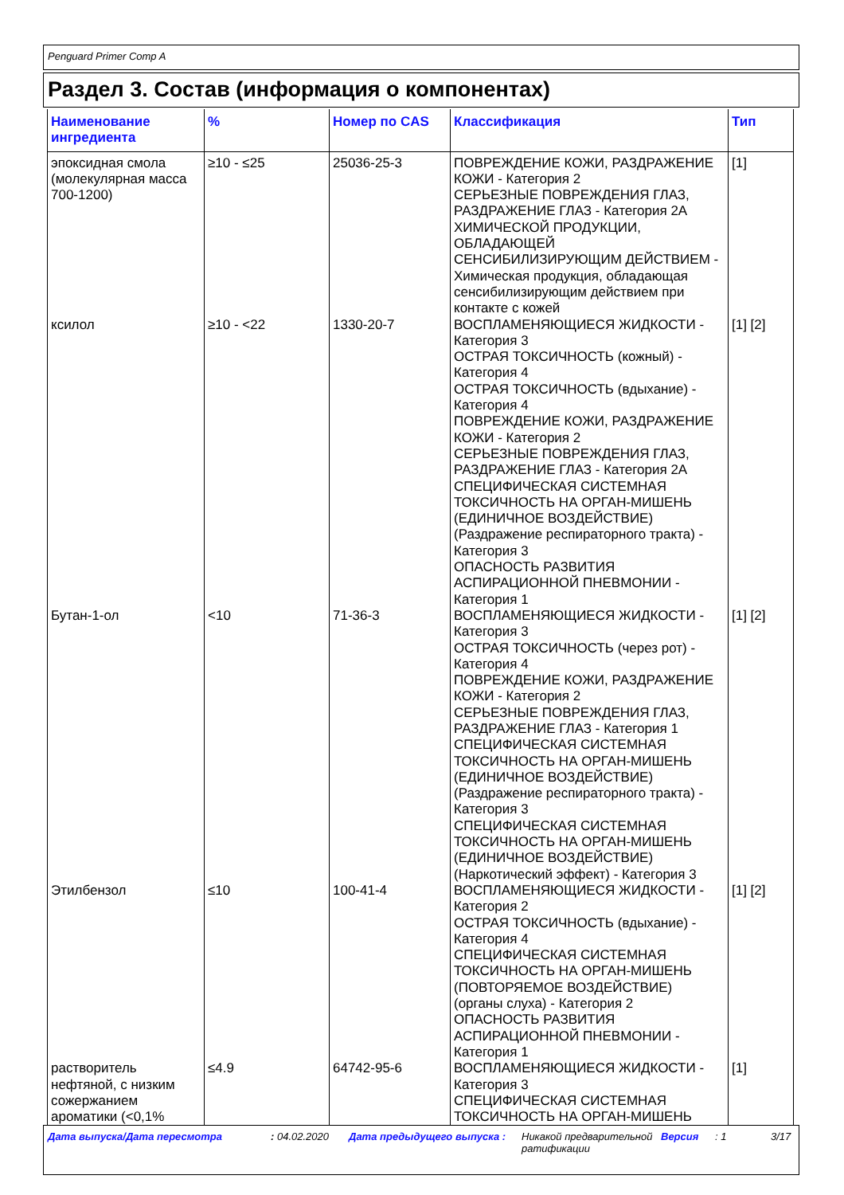Penguard Primer Comp A
Раздел 3. Состав (информация о компонентах)
| Наименование ингредиента | % | Номер по CAS | Классификация | Тип |
| --- | --- | --- | --- | --- |
| эпоксидная смола (молекулярная масса 700-1200) | ≥10 - ≤25 | 25036-25-3 | ПОВРЕЖДЕНИЕ КОЖИ, РАЗДРАЖЕНИЕ КОЖИ - Категория 2 СЕРЬЕЗНЫЕ ПОВРЕЖДЕНИЯ ГЛАЗ, РАЗДРАЖЕНИЕ ГЛАЗ - Категория 2A ХИМИЧЕСКОЙ ПРОДУКЦИИ, ОБЛАДАЮЩЕЙ СЕНСИБИЛИЗИРУЮЩИМ ДЕЙСТВИЕМ - Химическая продукция, обладающая сенсибилизирующим действием при контакте с кожей | [1] |
| ксилол | ≥10 - <22 | 1330-20-7 | ВОСПЛАМЕНЯЮЩИЕСЯ ЖИДКОСТИ - Категория 3 ОСТРАЯ ТОКСИЧНОСТЬ (кожный) - Категория 4 ОСТРАЯ ТОКСИЧНОСТЬ (вдыхание) - Категория 4 ПОВРЕЖДЕНИЕ КОЖИ, РАЗДРАЖЕНИЕ КОЖИ - Категория 2 СЕРЬЕЗНЫЕ ПОВРЕЖДЕНИЯ ГЛАЗ, РАЗДРАЖЕНИЕ ГЛАЗ - Категория 2A СПЕЦИФИЧЕСКАЯ СИСТЕМНАЯ ТОКСИЧНОСТЬ НА ОРГАН-МИШЕНЬ (ЕДИНИЧНОЕ ВОЗДЕЙСТВИЕ) (Раздражение респираторного тракта) - Категория 3 ОПАСНОСТЬ РАЗВИТИЯ АСПИРАЦИОННОЙ ПНЕВМОНИИ - Категория 1 | [1] [2] |
| Бутан-1-ол | <10 | 71-36-3 | ВОСПЛАМЕНЯЮЩИЕСЯ ЖИДКОСТИ - Категория 3 ОСТРАЯ ТОКСИЧНОСТЬ (через рот) - Категория 4 ПОВРЕЖДЕНИЕ КОЖИ, РАЗДРАЖЕНИЕ КОЖИ - Категория 2 СЕРЬЕЗНЫЕ ПОВРЕЖДЕНИЯ ГЛАЗ, РАЗДРАЖЕНИЕ ГЛАЗ - Категория 1 СПЕЦИФИЧЕСКАЯ СИСТЕМНАЯ ТОКСИЧНОСТЬ НА ОРГАН-МИШЕНЬ (ЕДИНИЧНОЕ ВОЗДЕЙСТВИЕ) (Раздражение респираторного тракта) - Категория 3 СПЕЦИФИЧЕСКАЯ СИСТЕМНАЯ ТОКСИЧНОСТЬ НА ОРГАН-МИШЕНЬ (ЕДИНИЧНОЕ ВОЗДЕЙСТВИЕ) (Наркотический эффект) - Категория 3 | [1] [2] |
| Этилбензол | ≤10 | 100-41-4 | ВОСПЛАМЕНЯЮЩИЕСЯ ЖИДКОСТИ - Категория 2 ОСТРАЯ ТОКСИЧНОСТЬ (вдыхание) - Категория 4 СПЕЦИФИЧЕСКАЯ СИСТЕМНАЯ ТОКСИЧНОСТЬ НА ОРГАН-МИШЕНЬ (ПОВТОРЯЕМОЕ ВОЗДЕЙСТВИЕ) (органы слуха) - Категория 2 ОПАСНОСТЬ РАЗВИТИЯ АСПИРАЦИОННОЙ ПНЕВМОНИИ - Категория 1 | [1] [2] |
| растворитель нефтяной, с низким сожержанием ароматики (<0,1% | ≤4.9 | 64742-95-6 | ВОСПЛАМЕНЯЮЩИЕСЯ ЖИДКОСТИ - Категория 3 СПЕЦИФИЧЕСКАЯ СИСТЕМНАЯ ТОКСИЧНОСТЬ НА ОРГАН-МИШЕНЬ | [1] |
Дата выпуска/Дата пересмотра : 04.02.2020 Дата предыдущего выпуска : Никакой предварительной ратификации
Версия : 1 3/17